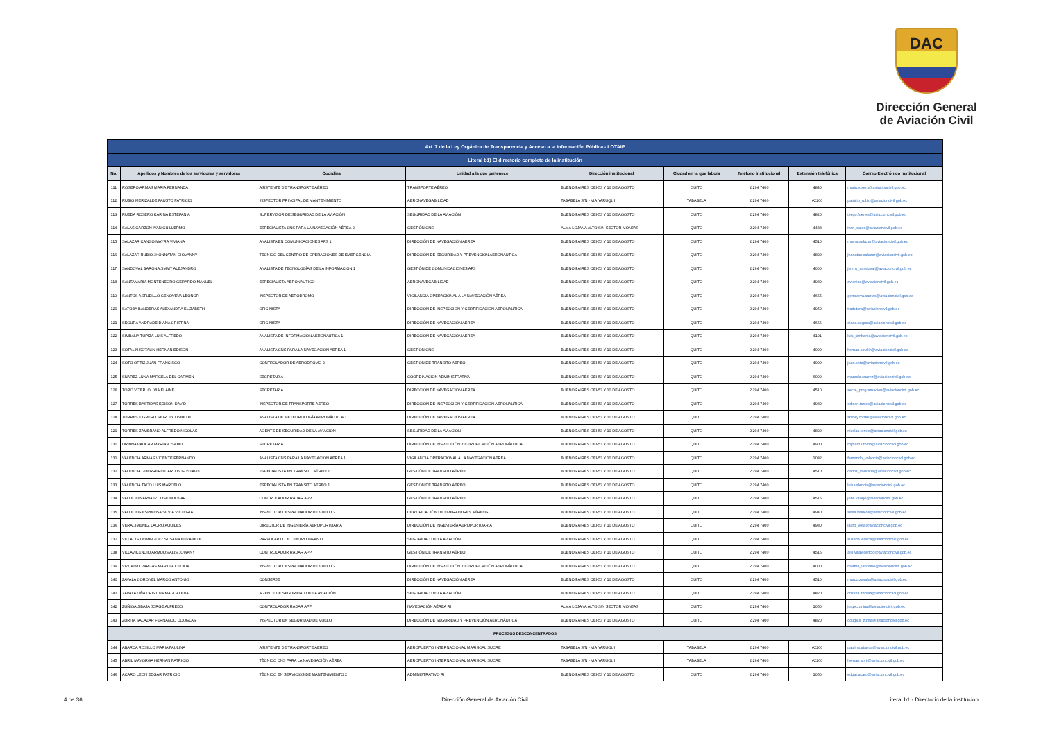DAC
Dirección General
de Aviación Civil
| Art. 7 de la Ley Orgánica de Transparencia y Acceso a la Información Pública - LOTAIP | | | | | | | | |
| --- | --- | --- | --- | --- | --- | --- | --- | --- |
| Literal b1) El directorio completo de la institución | | | | | | | | |
| No. | Apellidos y Nombres de los servidores y servidoras | Coordina | Unidad a la que pertenece | Dirección institucional | Ciudad en la que labora | Teléfono institucional | Extensión telefónica | Correo Electrónico institucional |
| 111 | ROSERO ARMAS MARIA FERNANDA | ASISTENTE DE TRANSPORTE AÉREO | TRANSPORTE AÉREO | BUENOS AIRES OEI-53 Y 10 DE AGOSTO | QUITO | 2 294 7400 | 4840 | maria.rosero@aviacioncivil.gob.ec |
| 112 | RUBIO MERIZALDE FAUSTO PATRICIO | INSPECTOR PRINCIPAL DE MANTENIMIENTO | AERONAVEGABILIDAD | TABABELA S/N - VIA YARUQUI | TABABELA | 2 294 7400 | #2200 | patricio_rubio@aviacioncivil.gob.ec |
| 113 | RUEDA ROSERO KARINA ESTEFANIA | SUPERVISOR DE SEGURIDAD DE LA AVIACIÓN | SEGURIDAD DE LA AVIACIÓN | BUENOS AIRES OEI-53 Y 10 DE AGOSTO | QUITO | 2 294 7400 | 4820 | diego.fuertes@aviacioncivil.gob.ec |
| 114 | SALAS GARZON IVAN GUILLERMO | ESPECIALISTA CNS PARA LA NAVEGACIÓN AÉREA 2 | GESTIÓN CNS | ALMA LOJANA ALTO S/N SECTOR MONJAS | QUITO | 2 294 7400 | 4433 | ivan_salas@aviacioncivil.gob.ec |
| 115 | SALAZAR CANGO MAYRA VIVIANA | ANALISTA EN COMUNICACIONES AFS 1 | DIRECCIÓN DE NAVEGACIÓN AÉREA | BUENOS AIRES OEI-53 Y 10 DE AGOSTO | QUITO | 2 294 7400 | 4510 | mayra.salazar@aviacioncivil.gob.ec |
| 116 | SALAZAR RUBIO JHONNATAN GIOVANNY | TÉCNICO DEL CENTRO DE OPERACIONES DE EMERGENCIA | DIRECCIÓN DE SEGURIDAD Y PREVENCIÓN AERONÁUTICA | BUENOS AIRES OEI-53 Y 10 DE AGOSTO | QUITO | 2 294 7400 | 4820 | jhonatan.salazar@aviacioncivil.gob.ec |
| 117 | SANDOVAL BARONA JIMMY ALEJANDRO | ANALISTA DE TECNOLOGÍAS DE LA INFORMACIÓN 1 | GESTIÓN DE COMUNICACIONES AFS | BUENOS AIRES OEI-53 Y 10 DE AGOSTO | QUITO | 2 294 7400 | 4000 | jimmy_sandoval@aviacioncivil.gob.ec |
| 118 | SANTAMARIA MONTENEGRO GERARDO MANUEL | ESPECIALISTA AERONÁUTICO | AERONAVEGABILIDAD | BUENOS AIRES OEI-53 Y 10 DE AGOSTO | QUITO | 2 294 7400 | 4930 | avionica@aviacioncivil.gob.ec |
| 119 | SANTOS ASTUDILLO GENOVEVA LEONOR | INSPECTOR DE AERODROMO | VIGILANCIA OPERACIONAL A LA NAVEGACIÓN AÉREA | BUENOS AIRES OEI-53 Y 10 DE AGOSTO | QUITO | 2 294 7400 | 4665 | genoveva.santos@aviacioncivil.gob.ec |
| 120 | SATOBA BANDERAS ALEXANDRA ELIZABETH | OFICINISTA | DIRECCIÓN DE INSPECCIÓN Y CERTIFICACIÓN AERONÁUTICA | BUENOS AIRES OEI-53 Y 10 DE AGOSTO | QUITO | 2 294 7400 | 4950 | tradutora@aviacioncivil.gob.ec |
| 121 | SEGURA ANDRADE DIANA CRISTINA | OFICINISTA | DIRECCIÓN DE NAVEGACIÓN AÉREA | BUENOS AIRES OEI-53 Y 10 DE AGOSTO | QUITO | 2 294 7400 | 4666 | diana.segura@aviacioncivil.gob.ec |
| 122 | SIMBAÑA TUPIZA LUIS ALFREDO | ANALISTA DE INFORMACIÓN AERONÁUTICA 1 | DIRECCIÓN DE NAVEGACIÓN AÉREA | BUENOS AIRES OEI-53 Y 10 DE AGOSTO | QUITO | 2 294 7400 | 4101 | luis_simbania@aviacioncivil.gob.ec |
| 123 | SOTALIN SOTALIN HERNAN EDISON | ANALISTA CNS PARA LA NAVEGACIÓN AÉREA 1 | GESTIÓN CNS | BUENOS AIRES OEI-53 Y 10 DE AGOSTO | QUITO | 2 294 7400 | 4000 | hernan.sotalin@aviacioncivil.gob.ec |
| 124 | SOTO ORTIZ JUAN FRANCISCO | CONTROLADOR DE AERÓDROMO 2 | GESTIÓN DE TRANSITO AÉREO | BUENOS AIRES OEI-53 Y 10 DE AGOSTO | QUITO | 2 294 7400 | 4000 | juan.soto@aviacioncivil.gob.ec |
| 125 | SUAREZ LUNA MARCELA DEL CARMEN | SECRETARIA | COORDINACIÓN ADMINISTRATIVA | BUENOS AIRES OEI-53 Y 10 DE AGOSTO | QUITO | 2 294 7400 | 6000 | marcela.suarez@aviacioncivil.gob.ec |
| 126 | TORO VITERI OLIVIA ELAINE | SECRETARIA | DIRECCIÓN DE NAVEGACIÓN AÉREA | BUENOS AIRES OEI-53 Y 10 DE AGOSTO | QUITO | 2 294 7400 | 4510 | secre_programacion@aviacioncivil.gob.ec |
| 127 | TORRES BASTIDAS EDISON DAVID | INSPECTOR DE TRANSPORTE AÉREO | DIRECCIÓN DE INSPECCIÓN Y CERTIFICACIÓN AERONÁUTICA | BUENOS AIRES OEI-53 Y 10 DE AGOSTO | QUITO | 2 294 7400 | 4930 | edison.torres@aviacioncivil.gob.ec |
| 128 | TORRES TIGRERO SHIRLEY LISBETH | ANALISTA DE METEOROLOGÍA AERONÁUTICA 1 | DIRECCIÓN DE NAVEGACIÓN AÉREA | BUENOS AIRES OEI-53 Y 10 DE AGOSTO | QUITO | 2 294 7400 | | shirley.torres@aviacioncivil.gob.ec |
| 129 | TORRES ZAMBRANO ALFREDO NICOLAS | AGENTE DE SEGURIDAD DE LA AVIACIÓN | SEGURIDAD DE LA AVIACIÓN | BUENOS AIRES OEI-53 Y 10 DE AGOSTO | QUITO | 2 294 7400 | 4820 | nicolas.torres@aviacioncivil.gob.ec |
| 130 | URBINA PAUCAR MYRIAM ISABEL | SECRETARIA | DIRECCIÓN DE INSPECCIÓN Y CERTIFICACIÓN AERONÁUTICA | BUENOS AIRES OEI-53 Y 10 DE AGOSTO | QUITO | 2 294 7400 | 4900 | myriam.urbina@aviacioncivil.gob.ec |
| 131 | VALENCIA ARMAS VICENTE FERNANDO | ANALISTA CNS PARA LA NAVEGACIÓN AÉREA 1 | VIGILANCIA OPERACIONAL A LA NAVEGACIÓN AÉREA | BUENOS AIRES OEI-53 Y 10 DE AGOSTO | QUITO | 2 294 7400 | 1082 | fernando_valencia@aviacioncivil.gob.ec |
| 132 | VALENCIA GUERRERO CARLOS GUSTAVO | ESPECIALISTA EN TRANSITO AÉREO 1 | GESTIÓN DE TRANSITO AÉREO | BUENOS AIRES OEI-53 Y 10 DE AGOSTO | QUITO | 2 294 7400 | 4510 | carlos_valencia@aviacioncivil.gob.ec |
| 133 | VALENCIA TACO LUIS MARCELO | ESPECIALISTA EN TRANSITO AÉREO 1 | GESTIÓN DE TRANSITO AÉREO | BUENOS AIRES OEI-53 Y 10 DE AGOSTO | QUITO | 2 294 7400 | | luis.valencia@aviacioncivil.gob.ec |
| 134 | VALLEJO NARVAEZ JOSE BOLIVAR | CONTROLADOR RADAR APP | GESTIÓN DE TRANSITO AÉREO | BUENOS AIRES OEI-53 Y 10 DE AGOSTO | QUITO | 2 294 7400 | 4516 | jose.vallejo@aviacioncivil.gob.ec |
| 135 | VALLEJOS ESPINOSA SILVIA VICTORIA | INSPECTOR DESPACHADOR DE VUELO 2 | CERTIFICACIÓN DE OPERADORES AÉREOS | BUENOS AIRES OEI-53 Y 10 DE AGOSTO | QUITO | 2 294 7400 | 4940 | silvia.vallejos@aviacioncivil.gob.ec |
| 136 | VERA JIMENEZ LAURO AQUILES | DIRECTOR DE INGENIERÍA AEROPORTUARIA | DIRECCIÓN DE INGENIERÍA AEROPORTUARIA | BUENOS AIRES OEI-53 Y 10 DE AGOSTO | QUITO | 2 294 7400 | 4930 | lauro_vera@aviacioncivil.gob.ec |
| 137 | VILLACIS DOMINGUEZ SUSANA ELIZABETH | PARVULARIO DE CENTRO INFANTIL | SEGURIDAD DE LA AVIACIÓN | BUENOS AIRES OEI-53 Y 10 DE AGOSTO | QUITO | 2 294 7400 | | susana.villacis@aviacioncivil.gob.ec |
| 138 | VILLAVICENCIO ARMIJOS ALIS JOWANY | CONTROLADOR RADAR APP | GESTIÓN DE TRANSITO AÉREO | BUENOS AIRES OEI-53 Y 10 DE AGOSTO | QUITO | 2 294 7400 | 4516 | alis.villavicencio@aviacioncivil.gob.ec |
| 139 | VIZCAINO VARGAS MARTHA CECILIA | INSPECTOR DESPACHADOR DE VUELO 2 | DIRECCIÓN DE INSPECCIÓN Y CERTIFICACIÓN AERONÁUTICA | BUENOS AIRES OEI-53 Y 10 DE AGOSTO | QUITO | 2 294 7400 | 4000 | martha_viscaino@aviacioncivil.gob.ec |
| 140 | ZAVALA CORONEL MARCO ANTONIO | CONSERJE | DIRECCIÓN DE NAVEGACIÓN AÉREA | BUENOS AIRES OEI-53 Y 10 DE AGOSTO | QUITO | 2 294 7400 | 4510 | marco.zavala@aviacioncivil.gob.ec |
| 141 | ZAVALA OÑA CRISTINA MAGDALENA | AGENTE DE SEGURIDAD DE LA AVIACIÓN | SEGURIDAD DE LA AVIACIÓN | BUENOS AIRES OEI-53 Y 10 DE AGOSTO | QUITO | 2 294 7400 | 4820 | cristina.zabala@aviacioncivil.gob.ec |
| 142 | ZUÑIGA JIBAJA JORGE ALFREDO | CONTROLADOR RADAR APP | NAVEGACIÓN AÉREA RI | ALMA LOJANA ALTO S/N SECTOR MONJAS | QUITO | 2 294 7400 | 1050 | jorge.zuniga@aviacioncivil.gob.ec |
| 143 | ZURITA SALAZAR FERNANDO DOUGLAS | INSPECTOR EN SEGURIDAD DE VUELO | DIRECCIÓN DE SEGURIDAD Y PREVENCIÓN AERONÁUTICA | BUENOS AIRES OEI-53 Y 10 DE AGOSTO | QUITO | 2 294 7400 | 4820 | douglas_zurita@aviacioncivil.gob.ec |
| PROCESOS DESCONCENTRADOS | | | | | | | | |
| 144 | ABARCA ROSILLO MARIA PAULINA | ASISTENTE DE TRANSPORTE AEREO | AEROPUERTO INTERNACIONAL MARISCAL SUCRE | TABABELA S/N - VIA YARUQUI | TABABELA | 2 294 7400 | #2200 | paulina.abarca@aviacioncivil.gob.ec |
| 145 | ABRIL MAYORGA HERNAN PATRICIO | TÉCNICO CNS PARA LA NAVEGACIÓN AÉREA | AEROPUERTO INTERNACIONAL MARISCAL SUCRE | TABABELA S/N - VIA YARUQUI | TABABELA | 2 294 7400 | #2200 | hernan.abril@aviacioncivil.gob.ec |
| 146 | ACARO LEON EDGAR PATRICIO | TÉCNICO EN SERVICIOS DE MANTENIMIENTO 2 | ADMINISTRATIVO RI | BUENOS AIRES OEI-53 Y 10 DE AGOSTO | QUITO | 2 294 7400 | 1050 | edgar.acaro@aviacioncivil.gob.ec |
4 de 36 Dirección General de Aviación Civil Literal b1.- Directorio de la institucion